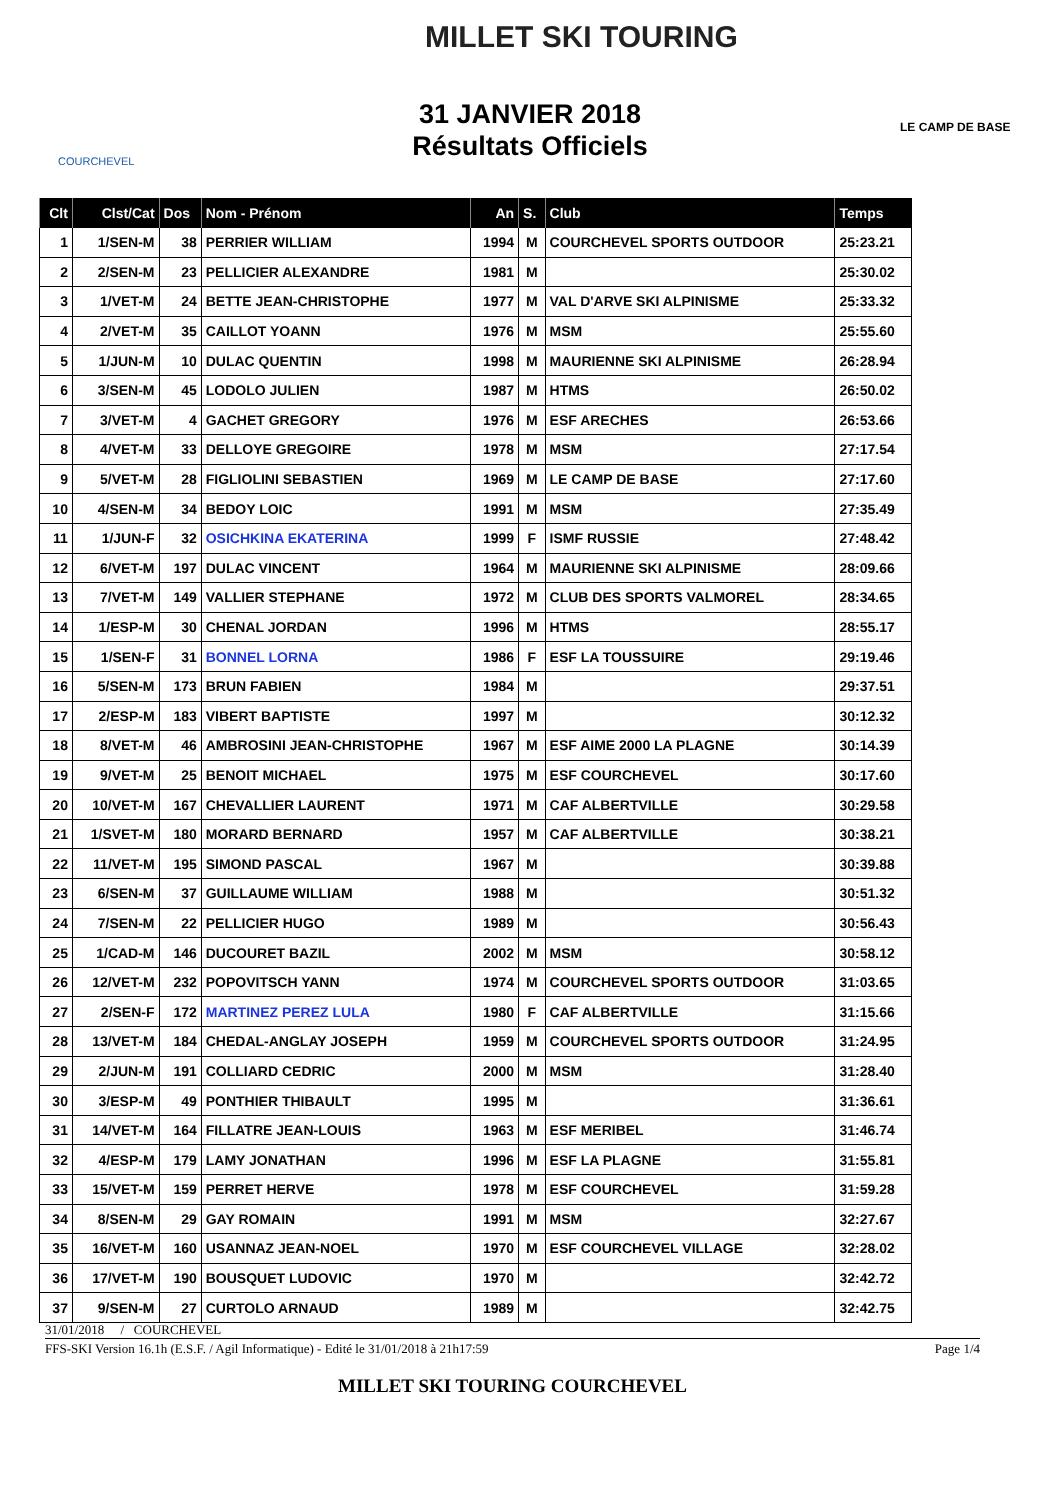31 JANVIER 2018
Résultats Officiels
MILLET SKI TOURING
COURCHEVEL
LE CAMP DE BASE
| Clt | Clst/Cat | Dos | Nom - Prénom | An | S. | Club | Temps |
| --- | --- | --- | --- | --- | --- | --- | --- |
| 1 | 1/SEN-M | 38 | PERRIER WILLIAM | 1994 | M | COURCHEVEL SPORTS OUTDOOR | 25:23.21 |
| 2 | 2/SEN-M | 23 | PELLICIER ALEXANDRE | 1981 | M | | 25:30.02 |
| 3 | 1/VET-M | 24 | BETTE JEAN-CHRISTOPHE | 1977 | M | VAL D'ARVE SKI ALPINISME | 25:33.32 |
| 4 | 2/VET-M | 35 | CAILLOT YOANN | 1976 | M | MSM | 25:55.60 |
| 5 | 1/JUN-M | 10 | DULAC QUENTIN | 1998 | M | MAURIENNE SKI ALPINISME | 26:28.94 |
| 6 | 3/SEN-M | 45 | LODOLO JULIEN | 1987 | M | HTMS | 26:50.02 |
| 7 | 3/VET-M | 4 | GACHET GREGORY | 1976 | M | ESF ARECHES | 26:53.66 |
| 8 | 4/VET-M | 33 | DELLOYE GREGOIRE | 1978 | M | MSM | 27:17.54 |
| 9 | 5/VET-M | 28 | FIGLIOLINI SEBASTIEN | 1969 | M | LE CAMP DE BASE | 27:17.60 |
| 10 | 4/SEN-M | 34 | BEDOY LOIC | 1991 | M | MSM | 27:35.49 |
| 11 | 1/JUN-F | 32 | OSICHKINA EKATERINA | 1999 | F | ISMF RUSSIE | 27:48.42 |
| 12 | 6/VET-M | 197 | DULAC VINCENT | 1964 | M | MAURIENNE SKI ALPINISME | 28:09.66 |
| 13 | 7/VET-M | 149 | VALLIER STEPHANE | 1972 | M | CLUB DES SPORTS VALMOREL | 28:34.65 |
| 14 | 1/ESP-M | 30 | CHENAL JORDAN | 1996 | M | HTMS | 28:55.17 |
| 15 | 1/SEN-F | 31 | BONNEL LORNA | 1986 | F | ESF LA TOUSSUIRE | 29:19.46 |
| 16 | 5/SEN-M | 173 | BRUN FABIEN | 1984 | M | | 29:37.51 |
| 17 | 2/ESP-M | 183 | VIBERT BAPTISTE | 1997 | M | | 30:12.32 |
| 18 | 8/VET-M | 46 | AMBROSINI JEAN-CHRISTOPHE | 1967 | M | ESF AIME 2000 LA PLAGNE | 30:14.39 |
| 19 | 9/VET-M | 25 | BENOIT MICHAEL | 1975 | M | ESF COURCHEVEL | 30:17.60 |
| 20 | 10/VET-M | 167 | CHEVALLIER LAURENT | 1971 | M | CAF ALBERTVILLE | 30:29.58 |
| 21 | 1/SVET-M | 180 | MORARD BERNARD | 1957 | M | CAF ALBERTVILLE | 30:38.21 |
| 22 | 11/VET-M | 195 | SIMOND PASCAL | 1967 | M | | 30:39.88 |
| 23 | 6/SEN-M | 37 | GUILLAUME WILLIAM | 1988 | M | | 30:51.32 |
| 24 | 7/SEN-M | 22 | PELLICIER HUGO | 1989 | M | | 30:56.43 |
| 25 | 1/CAD-M | 146 | DUCOURET BAZIL | 2002 | M | MSM | 30:58.12 |
| 26 | 12/VET-M | 232 | POPOVITSCH YANN | 1974 | M | COURCHEVEL SPORTS OUTDOOR | 31:03.65 |
| 27 | 2/SEN-F | 172 | MARTINEZ PEREZ LULA | 1980 | F | CAF ALBERTVILLE | 31:15.66 |
| 28 | 13/VET-M | 184 | CHEDAL-ANGLAY JOSEPH | 1959 | M | COURCHEVEL SPORTS OUTDOOR | 31:24.95 |
| 29 | 2/JUN-M | 191 | COLLIARD CEDRIC | 2000 | M | MSM | 31:28.40 |
| 30 | 3/ESP-M | 49 | PONTHIER THIBAULT | 1995 | M | | 31:36.61 |
| 31 | 14/VET-M | 164 | FILLATRE JEAN-LOUIS | 1963 | M | ESF MERIBEL | 31:46.74 |
| 32 | 4/ESP-M | 179 | LAMY JONATHAN | 1996 | M | ESF LA PLAGNE | 31:55.81 |
| 33 | 15/VET-M | 159 | PERRET HERVE | 1978 | M | ESF COURCHEVEL | 31:59.28 |
| 34 | 8/SEN-M | 29 | GAY ROMAIN | 1991 | M | MSM | 32:27.67 |
| 35 | 16/VET-M | 160 | USANNAZ JEAN-NOEL | 1970 | M | ESF COURCHEVEL VILLAGE | 32:28.02 |
| 36 | 17/VET-M | 190 | BOUSQUET LUDOVIC | 1970 | M | | 32:42.72 |
| 37 | 9/SEN-M | 27 | CURTOLO ARNAUD | 1989 | M | | 32:42.75 |
31/01/2018 / COURCHEVEL
FFS-SKI Version 16.1h (E.S.F. / Agil Informatique) - Edité le 31/01/2018 à 21h17:59 Page 1/4
MILLET SKI TOURING COURCHEVEL